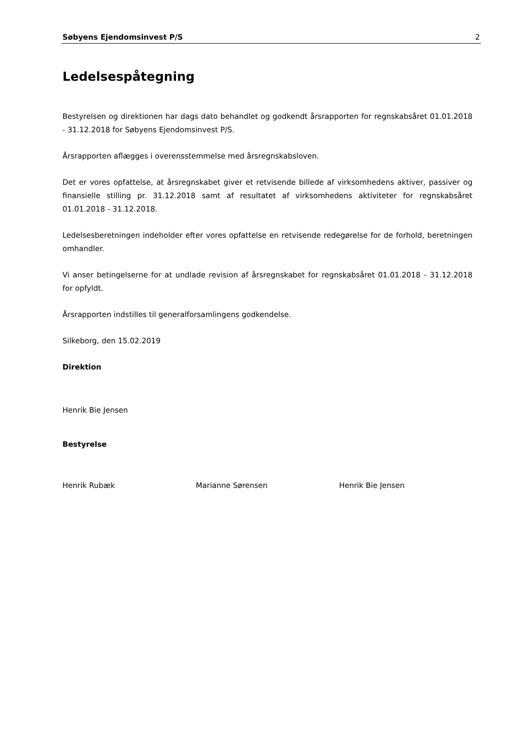Søbyens Ejendomsinvest P/S 2
Ledelsespåtegning
Bestyrelsen og direktionen har dags dato behandlet og godkendt årsrapporten for regnskabsåret 01.01.2018 - 31.12.2018 for Søbyens Ejendomsinvest P/S.
Årsrapporten aflægges i overensstemmelse med årsregnskabsloven.
Det er vores opfattelse, at årsregnskabet giver et retvisende billede af virksomhedens aktiver, passiver og finansielle stilling pr. 31.12.2018 samt af resultatet af virksomhedens aktiviteter for regnskabsåret 01.01.2018 - 31.12.2018.
Ledelsesberetningen indeholder efter vores opfattelse en retvisende redegørelse for de forhold, beretningen omhandler.
Vi anser betingelserne for at undlade revision af årsregnskabet for regnskabsåret 01.01.2018 - 31.12.2018 for opfyldt.
Årsrapporten indstilles til generalforsamlingens godkendelse.
Silkeborg, den 15.02.2019
Direktion
Henrik Bie Jensen
Bestyrelse
Henrik Rubæk Marianne Sørensen Henrik Bie Jensen